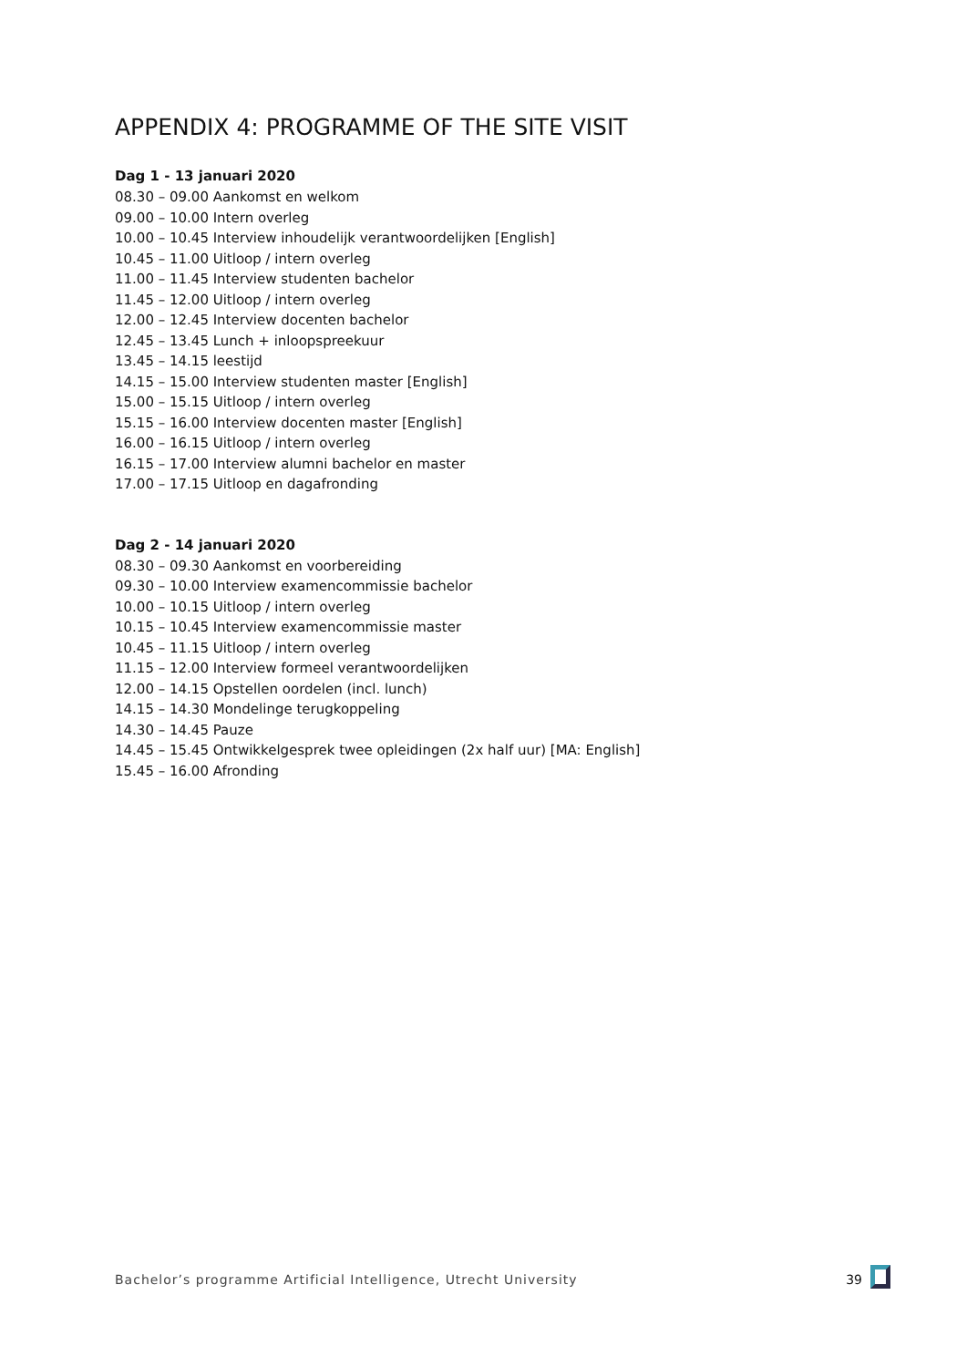APPENDIX 4: PROGRAMME OF THE SITE VISIT
Dag 1 - 13 januari 2020
08.30 – 09.00 Aankomst en welkom
09.00 – 10.00 Intern overleg
10.00 – 10.45 Interview inhoudelijk verantwoordelijken [English]
10.45 – 11.00 Uitloop / intern overleg
11.00 – 11.45 Interview studenten bachelor
11.45 – 12.00 Uitloop / intern overleg
12.00 – 12.45 Interview docenten bachelor
12.45 – 13.45 Lunch + inloopspreekuur
13.45 – 14.15 leestijd
14.15 – 15.00 Interview studenten master [English]
15.00 – 15.15 Uitloop / intern overleg
15.15 – 16.00 Interview docenten master [English]
16.00 – 16.15 Uitloop / intern overleg
16.15 – 17.00 Interview alumni bachelor en master
17.00 – 17.15 Uitloop en dagafronding
Dag 2 - 14 januari 2020
08.30 – 09.30 Aankomst en voorbereiding
09.30 – 10.00 Interview examencommissie bachelor
10.00 – 10.15 Uitloop / intern overleg
10.15 – 10.45 Interview examencommissie master
10.45 – 11.15 Uitloop / intern overleg
11.15 – 12.00 Interview formeel verantwoordelijken
12.00 – 14.15 Opstellen oordelen (incl. lunch)
14.15 – 14.30 Mondelinge terugkoppeling
14.30 – 14.45 Pauze
14.45 – 15.45 Ontwikkelgesprek twee opleidingen (2x half uur) [MA: English]
15.45 – 16.00 Afronding
Bachelor’s programme Artificial Intelligence, Utrecht University 39